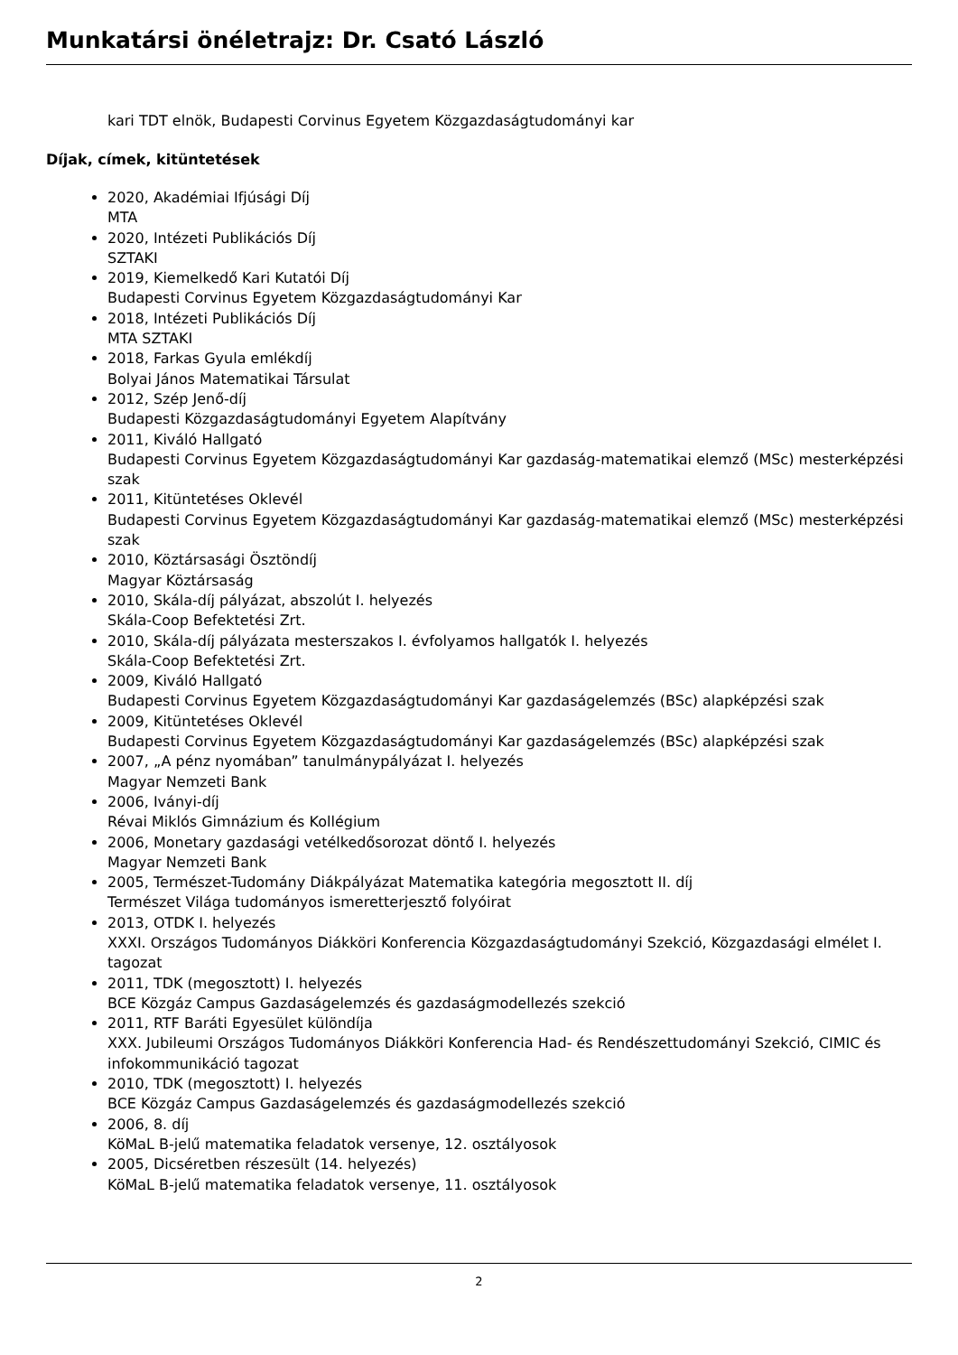Munkatársi önéletrajz: Dr. Csató László
kari TDT elnök, Budapesti Corvinus Egyetem Közgazdaságtudományi kar
Díjak, címek, kitüntetések
2020, Akadémiai Ifjúsági Díj
MTA
2020, Intézeti Publikációs Díj
SZTAKI
2019, Kiemelkedő Kari Kutatói Díj
Budapesti Corvinus Egyetem Közgazdaságtudományi Kar
2018, Intézeti Publikációs Díj
MTA SZTAKI
2018, Farkas Gyula emlékdíj
Bolyai János Matematikai Társulat
2012, Szép Jenő-díj
Budapesti Közgazdaságtudományi Egyetem Alapítvány
2011, Kiváló Hallgató
Budapesti Corvinus Egyetem Közgazdaságtudományi Kar gazdaság-matematikai elemző (MSc) mesterképzési szak
2011, Kitüntetéses Oklevél
Budapesti Corvinus Egyetem Közgazdaságtudományi Kar gazdaság-matematikai elemző (MSc) mesterképzési szak
2010, Köztársasági Ösztöndíj
Magyar Köztársaság
2010, Skála-díj pályázat, abszolút I. helyezés
Skála-Coop Befektetési Zrt.
2010, Skála-díj pályázata mesterszakos I. évfolyamos hallgatók I. helyezés
Skála-Coop Befektetési Zrt.
2009, Kiváló Hallgató
Budapesti Corvinus Egyetem Közgazdaságtudományi Kar gazdaságelemzés (BSc) alapképzési szak
2009, Kitüntetéses Oklevél
Budapesti Corvinus Egyetem Közgazdaságtudományi Kar gazdaságelemzés (BSc) alapképzési szak
2007, „A pénz nyomában” tanulmánypályázat I. helyezés
Magyar Nemzeti Bank
2006, Iványi-díj
Révai Miklós Gimnázium és Kollégium
2006, Monetary gazdasági vetélkedősorozat döntő I. helyezés
Magyar Nemzeti Bank
2005, Természet-Tudomány Diákpályázat Matematika kategória megosztott II. díj
Természet Világa tudományos ismeretterjesztő folyóirat
2013, OTDK I. helyezés
XXXI. Országos Tudományos Diákköri Konferencia Közgazdaságtudományi Szekció, Közgazdasági elmélet I. tagozat
2011, TDK (megosztott) I. helyezés
BCE Közgáz Campus Gazdaságelemzés és gazdaságmodellezés szekció
2011, RTF Baráti Egyesület különdíja
XXX. Jubileumi Országos Tudományos Diákköri Konferencia Had- és Rendészettudományi Szekció, CIMIC és infokommunikáció tagozat
2010, TDK (megosztott) I. helyezés
BCE Közgáz Campus Gazdaságelemzés és gazdaságmodellezés szekció
2006, 8. díj
KöMaL B-jelű matematika feladatok versenye, 12. osztályosok
2005, Dicséretben részesült (14. helyezés)
KöMaL B-jelű matematika feladatok versenye, 11. osztályosok
2